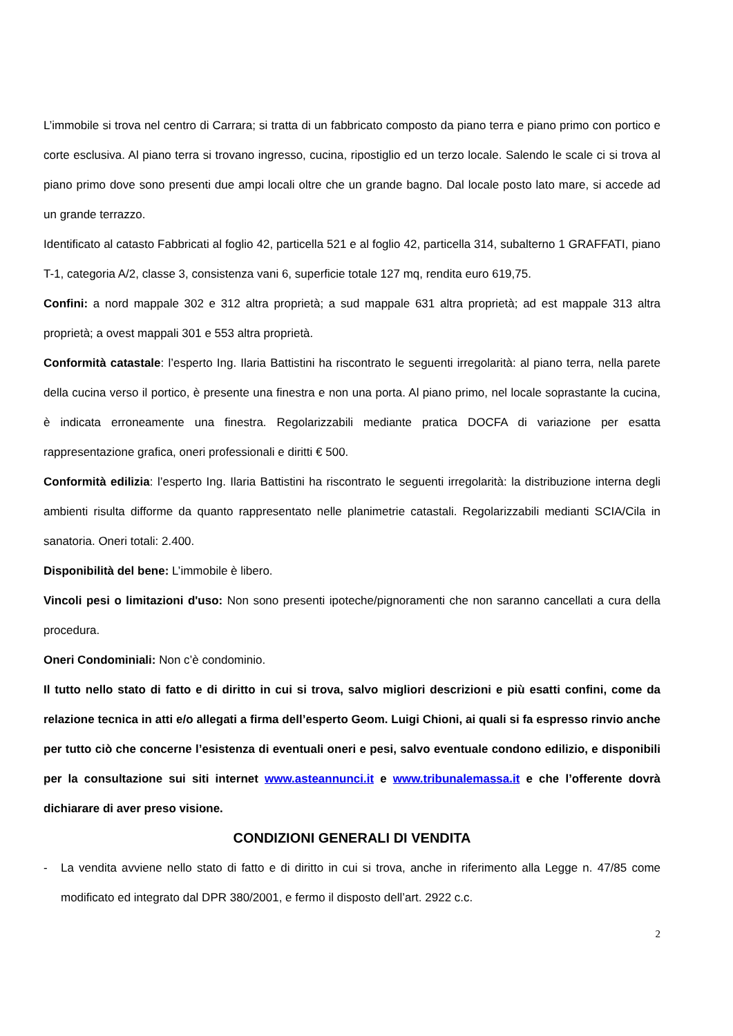L’immobile si trova nel centro di Carrara; si tratta di un fabbricato composto da piano terra e piano primo con portico e corte esclusiva. Al piano terra si trovano ingresso, cucina, ripostiglio ed un terzo locale. Salendo le scale ci si trova al piano primo dove sono presenti due ampi locali oltre che un grande bagno. Dal locale posto lato mare, si accede ad un grande terrazzo.
Identificato al catasto Fabbricati al foglio 42, particella 521 e al foglio 42, particella 314, subalterno 1 GRAFFATI, piano T-1, categoria A/2, classe 3, consistenza vani 6, superficie totale 127 mq, rendita euro 619,75.
Confini: a nord mappale 302 e 312 altra proprietà; a sud mappale 631 altra proprietà; ad est mappale 313 altra proprietà; a ovest mappali 301 e 553 altra proprietà.
Conformità catastale: l’esperto Ing. Ilaria Battistini ha riscontrato le seguenti irregolarità: al piano terra, nella parete della cucina verso il portico, è presente una finestra e non una porta. Al piano primo, nel locale soprastante la cucina, è indicata erroneamente una finestra. Regolarizzabili mediante pratica DOCFA di variazione per esatta rappresentazione grafica, oneri professionali e diritti € 500.
Conformità edilizia: l’esperto Ing. Ilaria Battistini ha riscontrato le seguenti irregolarità: la distribuzione interna degli ambienti risulta difforme da quanto rappresentato nelle planimetrie catastali. Regolarizzabili medianti SCIA/Cila in sanatoria. Oneri totali: 2.400.
Disponibilità del bene: L’immobile è libero.
Vincoli pesi o limitazioni d'uso: Non sono presenti ipoteche/pignoramenti che non saranno cancellati a cura della procedura.
Oneri Condominiali: Non c’è condominio.
Il tutto nello stato di fatto e di diritto in cui si trova, salvo migliori descrizioni e più esatti confini, come da relazione tecnica in atti e/o allegati a firma dell’esperto Geom. Luigi Chioni, ai quali si fa espresso rinvio anche per tutto ciò che concerne l’esistenza di eventuali oneri e pesi, salvo eventuale condono edilizio, e disponibili per la consultazione sui siti internet www.asteannunci.it e www.tribunalemassa.it e che l’offerente dovrà dichiarare di aver preso visione.
CONDIZIONI GENERALI DI VENDITA
- La vendita avviene nello stato di fatto e di diritto in cui si trova, anche in riferimento alla Legge n. 47/85 come modificato ed integrato dal DPR 380/2001, e fermo il disposto dell’art. 2922 c.c.
2